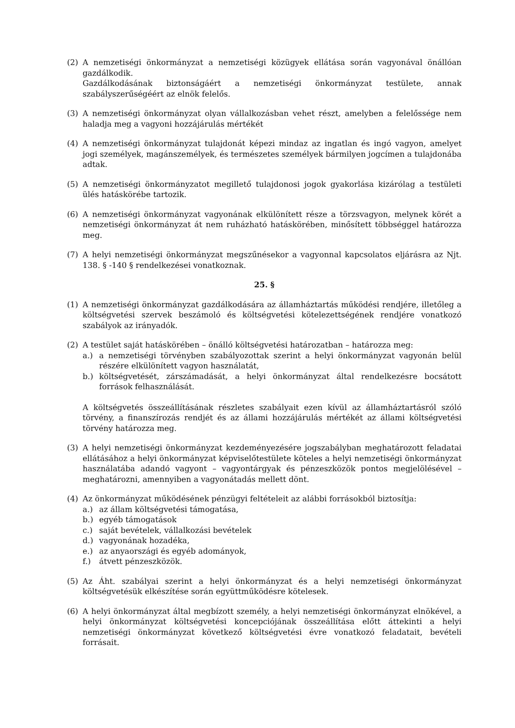(2) A nemzetiségi önkormányzat a nemzetiségi közügyek ellátása során vagyonával önállóan gazdálkodik.
Gazdálkodásának biztonságáért a nemzetiségi önkormányzat testülete, annak szabályszerűségéért az elnök felelős.
(3) A nemzetiségi önkormányzat olyan vállalkozásban vehet részt, amelyben a felelőssége nem haladja meg a vagyoni hozzájárulás mértékét
(4) A nemzetiségi önkormányzat tulajdonát képezi mindaz az ingatlan és ingó vagyon, amelyet jogi személyek, magánszemélyek, és természetes személyek bármilyen jogcímen a tulajdonába adtak.
(5) A nemzetiségi önkormányzatot megillető tulajdonosi jogok gyakorlása kizárólag a testületi ülés hatáskörébe tartozik.
(6) A nemzetiségi önkormányzat vagyonának elkülönített része a törzsvagyon, melynek körét a nemzetiségi önkormányzat át nem ruházható hatáskörében, minősített többséggel határozza meg.
(7) A helyi nemzetiségi önkormányzat megszűnésekor a vagyonnal kapcsolatos eljárásra az Njt. 138. § -140 § rendelkezései vonatkoznak.
25. §
(1) A nemzetiségi önkormányzat gazdálkodására az államháztartás működési rendjére, illetőleg a költségvetési szervek beszámoló és költségvetési kötelezettségének rendjére vonatkozó szabályok az irányadók.
(2) A testület saját hatáskörében – önálló költségvetési határozatban – határozza meg:
a.) a nemzetiségi törvényben szabályozottak szerint a helyi önkormányzat vagyonán belül részére elkülönített vagyon használatát,
b.) költségvetését, zárszámadását, a helyi önkormányzat által rendelkezésre bocsátott források felhasználását.
A költségvetés összeállításának részletes szabályait ezen kívül az államháztartásról szóló törvény, a finanszírozás rendjét és az állami hozzájárulás mértékét az állami költségvetési törvény határozza meg.
(3) A helyi nemzetiségi önkormányzat kezdeményezésére jogszabályban meghatározott feladatai ellátásához a helyi önkormányzat képviselőtestülete köteles a helyi nemzetiségi önkormányzat használatába adandó vagyont – vagyontárgyak és pénzeszközök pontos megjelölésével – meghatározni, amennyiben a vagyonátadás mellett dönt.
(4) Az önkormányzat működésének pénzügyi feltételeit az alábbi forrásokból biztosítja:
a.) az állam költségvetési támogatása,
b.) egyéb támogatások
c.) saját bevételek, vállalkozási bevételek
d.) vagyonának hozadéka,
e.) az anyaországi és egyéb adományok,
f.) átvett pénzeszközök.
(5) Az Áht. szabályai szerint a helyi önkormányzat és a helyi nemzetiségi önkormányzat költségvetésük elkészítése során együttműködésre kötelesek.
(6) A helyi önkormányzat által megbízott személy, a helyi nemzetiségi önkormányzat elnökével, a helyi önkormányzat költségvetési koncepciójának összeállítása előtt áttekinti a helyi nemzetiségi önkormányzat következő költségvetési évre vonatkozó feladatait, bevételi forrásait.